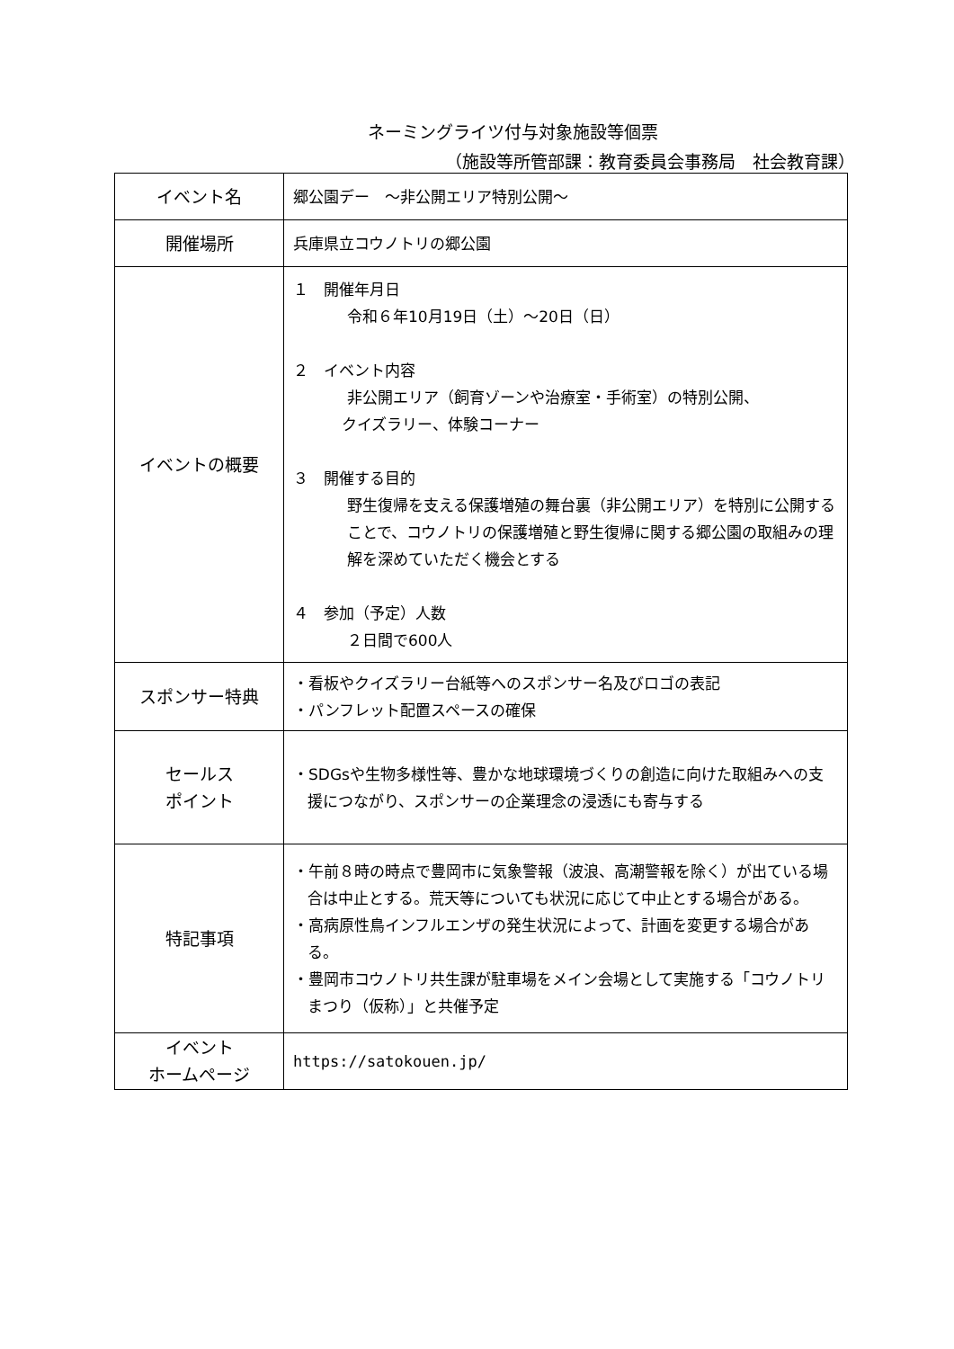ネーミングライツ付与対象施設等個票
（施設等所管部課：教育委員会事務局　社会教育課）
| イベント名 | 郷公園デー ～非公開エリア特別公開～ |
| 開催場所 | 兵庫県立コウノトリの郷公園 |
| イベントの概要 | １ 開催年月日 令和６年10月19日（土）～20日（日） ２ イベント内容 非公開エリア（飼育ゾーンや治療室・手術室）の特別公開、 クイズラリー、体験コーナー ３ 開催する目的 野生復帰を支える保護増殖の舞台裏（非公開エリア）を特別に公開することで、コウノトリの保護増殖と野生復帰に関する郷公園の取組みの理解を深めていただく機会とする ４ 参加（予定）人数 ２日間で600人 |
| スポンサー特典 | ・看板やクイズラリー台紙等へのスポンサー名及びロゴの表記 ・パンフレット配置スペースの確保 |
| セールス ポイント | ・SDGsや生物多様性等、豊かな地球環境づくりの創造に向けた取組みへの支援につながり、スポンサーの企業理念の浸透にも寄与する |
| 特記事項 | ・午前８時の時点で豊岡市に気象警報（波浪、高潮警報を除く）が出ている場合は中止とする。荒天等についても状況に応じて中止とする場合がある。 ・高病原性鳥インフルエンザの発生状況によって、計画を変更する場合がある。 ・豊岡市コウノトリ共生課が駐車場をメイン会場として実施する「コウノトリまつり（仮称）」と共催予定 |
| イベント ホームページ | https://satokouen.jp/ |